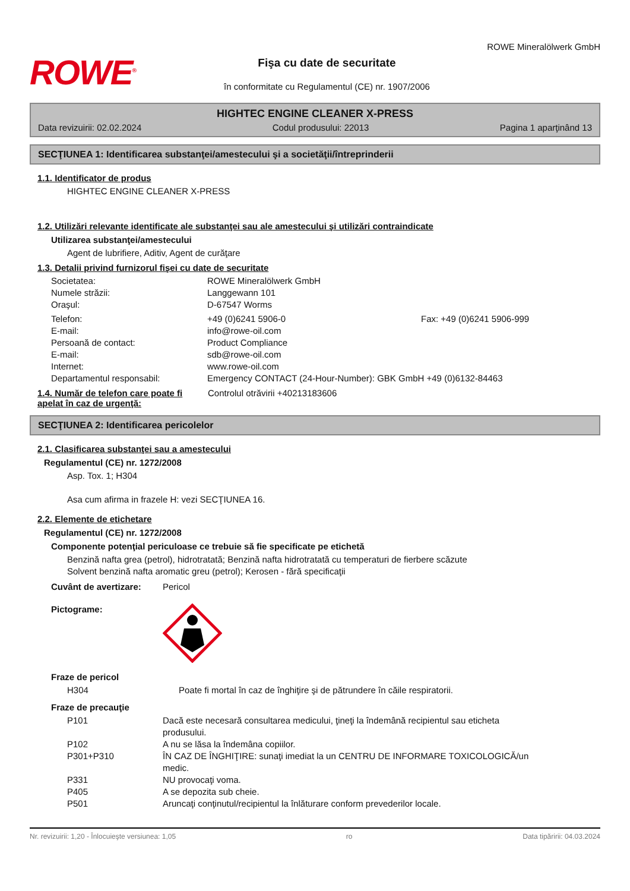ROWE<sup>®</sup>
Fişa cu date de securitate
în conformitate cu Regulamentul (CE) nr. 1907/2006
ROWE Mineralölwerk GmbH
HIGHTEC ENGINE CLEANER X-PRESS
Data revizuirii: 02.02.2024 Codul produsului: 22013 Pagina 1 aparţinând 13
SECŢIUNEA 1: Identificarea substanţei/amestecului şi a societăţii/întreprinderii
1.1. Identificator de produs
HIGHTEC ENGINE CLEANER X-PRESS
1.2. Utilizări relevante identificate ale substanţei sau ale amestecului şi utilizări contraindicate
Utilizarea substanţei/amestecului
Agent de lubrifiere, Aditiv, Agent de curăţare
1.3. Detalii privind furnizorul fişei cu date de securitate
| Societatea: | ROWE Mineralölwerk GmbH | |
| Numele străzii: | Langgewann 101 | |
| Oraşul: | D-67547 Worms | |
| Telefon: | +49 (0)6241 5906-0 | Fax: +49 (0)6241 5906-999 |
| E-mail: | info@rowe-oil.com | |
| Persoană de contact: | Product Compliance | |
| E-mail: | sdb@rowe-oil.com | |
| Internet: | www.rowe-oil.com | |
| Departamentul responsabil: | Emergency CONTACT (24-Hour-Number): GBK GmbH +49 (0)6132-84463 | |
1.4. Număr de telefon care poate fi apelat în caz de urgenţă:
Controlul otrăvirii +40213183606
SECŢIUNEA 2: Identificarea pericolelor
2.1. Clasificarea substanţei sau a amestecului
Regulamentul (CE) nr. 1272/2008
Asp. Tox. 1; H304
Asa cum afirma in frazele H: vezi SECŢIUNEA 16.
2.2. Elemente de etichetare
Regulamentul (CE) nr. 1272/2008
Componente potenţial periculoase ce trebuie să fie specificate pe etichetă
Benzină nafta grea (petrol), hidrotratată; Benzină nafta hidrotratată cu temperaturi de fierbere scăzute
Solvent benzină nafta aromatic greu (petrol); Kerosen - fără specificaţii
| Cuvânt de avertizare: | Pericol |
| Pictograme: | |
Fraze de pericol
| H304 | Poate fi mortal în caz de înghiţire şi de pătrundere în căile respiratorii. |
Fraze de precauţie
| P101 | Dacă este necesară consultarea medicului, ţineţi la îndemână recipientul sau eticheta produsului. |
| P102 | A nu se lăsa la îndemâna copiilor. |
| P301+P310 | ÎN CAZ DE ÎNGHIŢIRE: sunaţi imediat la un CENTRU DE INFORMARE TOXICOLOGICĂ/un medic. |
| P331 | NU provocaţi voma. |
| P405 | A se depozita sub cheie. |
| P501 | Aruncaţi conţinutul/recipientul la înlăturare conform prevederilor locale. |
Nr. revizuirii: 1,20 - Înlocuieşte versiunea: 1,05 ro Data tipăririi: 04.03.2024